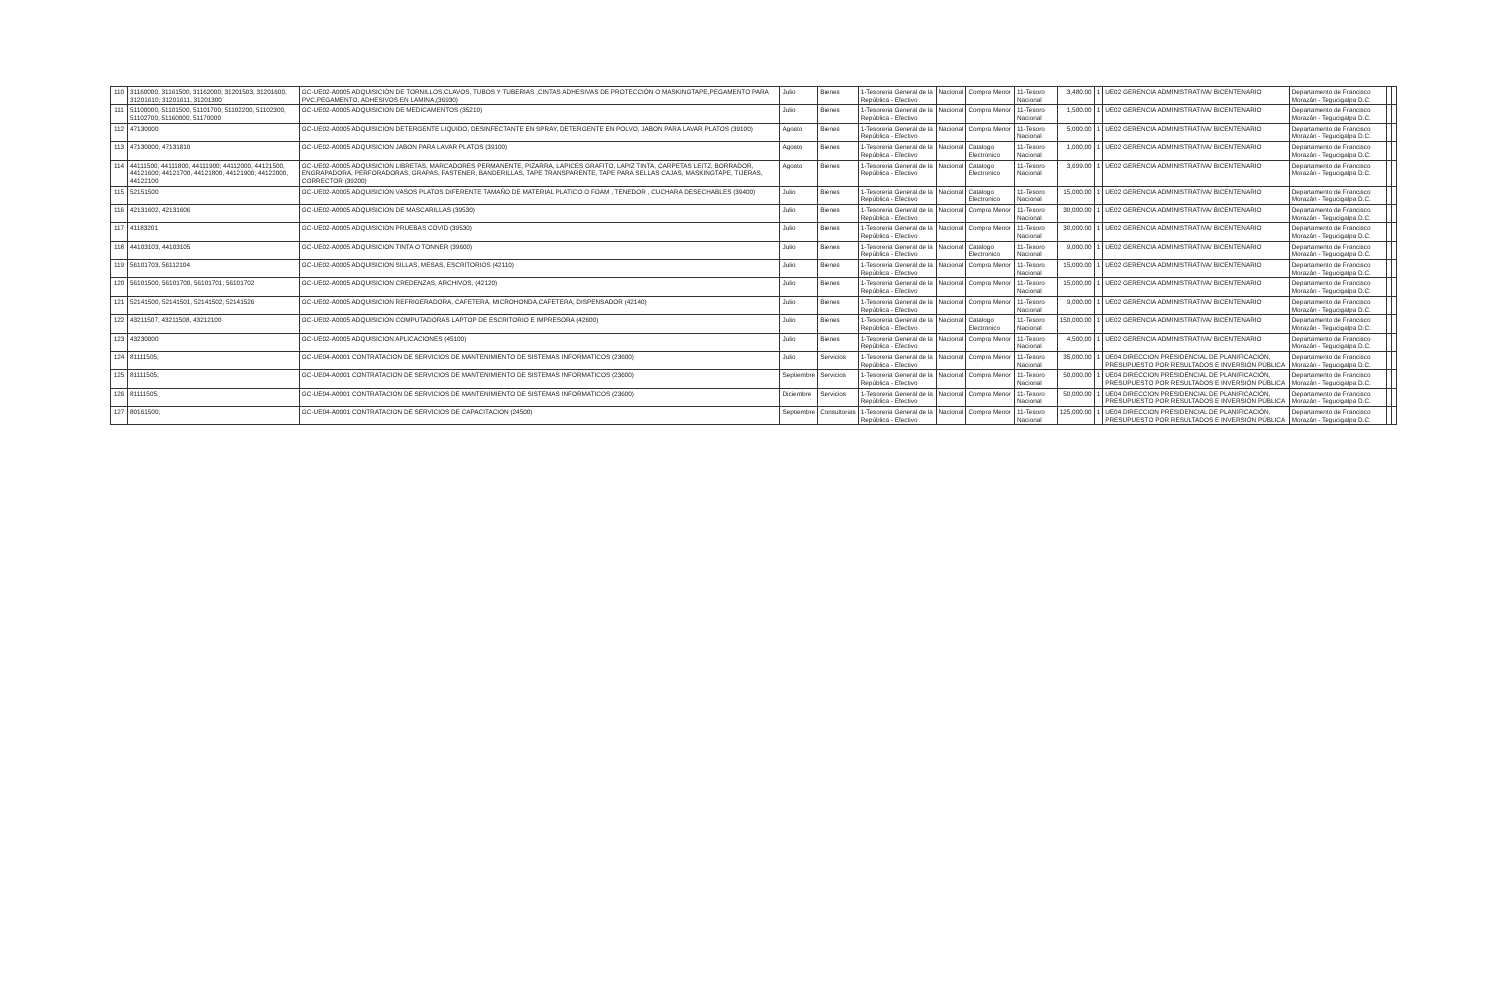| 110 | 31160000, 31161500, 31162000; 31201503, 31201600, 31201610; 31201611, 31201300 | GC-UE02-A0005 ADQUISICIÓN DE TORNILLOS,CLAVOS, TUBOS Y TUBERIAS ,CINTAS ADHESIVAS DE PROTECCIÓN O MASKINGTAPE,PEGAMENTO PARA PVC,PEGAMENTO, ADHESIVOS EN LAMINA,(36930) | Julio | Bienes | 1-Tesoreria General de la República - Efectivo | Nacional | Compra Menor | 11-Tesoro Nacional | 3,480.00 | 1 | UE02 GERENCIA ADMINISTRATIVA/ BICENTENARIO | Departamento de Francisco Morazán - Tegucigalpa D.C. | | |
| 111 | 51100000, 51101500, 51101700; 51102200, 51102300, 51102700; 51160000, 51170000 | GC-UE02-A0005 ADQUISICION DE MEDICAMENTOS (35210) | Julio | Bienes | 1-Tesoreria General de la República - Efectivo | Nacional | Compra Menor | 11-Tesoro Nacional | 1,500.00 | 1 | UE02 GERENCIA ADMINISTRATIVA/ BICENTENARIO | Departamento de Francisco Morazán - Tegucigalpa D.C. | | |
| 112 | 47130000 | GC-UE02-A0005 ADQUISICION DETERGENTE LIQUIDO, DESINFECTANTE EN SPRAY, DETERGENTE EN POLVO, JABON PARA LAVAR PLATOS (39100) | Agosto | Bienes | 1-Tesoreria General de la República - Efectivo | Nacional | Compra Menor | 11-Tesoro Nacional | 5,000.00 | 1 | UE02 GERENCIA ADMINISTRATIVA/ BICENTENARIO | Departamento de Francisco Morazán - Tegucigalpa D.C. | | |
| 113 | 47130000, 47131810 | GC-UE02-A0005 ADQUISICION JABON PARA LAVAR PLATOS (39100) | Agosto | Bienes | 1-Tesoreria General de la República - Efectivo | Nacional | Catalogo Electronico | 11-Tesoro Nacional | 1,000.00 | 1 | UE02 GERENCIA ADMINISTRATIVA/ BICENTENARIO | Departamento de Francisco Morazán - Tegucigalpa D.C. | | |
| 114 | 44111500, 44111800, 44111900; 44112000, 44121500, 44121600; 44121700, 44121800, 44121900; 44122000, 44122100 | GC-UE02-A0005 ADQUISICION LIBRETAS, MARCADORES PERMANENTE, PIZARRA, LAPICES GRAFITO, LAPIZ TINTA, CARPETAS LEITZ, BORRADOR, ENGRAPADORA, PERFORADORAS, GRAPAS, FASTENER, BANDERILLAS, TAPE TRANSPARENTE, TAPE PARA SELLAS CAJAS, MASKINGTAPE, TIJERAS, CORRECTOR (39200) | Agosto | Bienes | 1-Tesoreria General de la República - Efectivo | Nacional | Catalogo Electronico | 11-Tesoro Nacional | 3,699.00 | 1 | UE02 GERENCIA ADMINISTRATIVA/ BICENTENARIO | Departamento de Francisco Morazán - Tegucigalpa D.C. | | |
| 115 | 52151500 | GC-UE02-A0005 ADQUISICION VASOS PLATOS DIFERENTE TAMAÑO DE MATERIAL PLATICO O FOAM , TENEDOR , CUCHARA DESECHABLES (39400) | Julio | Bienes | 1-Tesoreria General de la República - Efectivo | Nacional | Catalogo Electronico | 11-Tesoro Nacional | 15,000.00 | 1 | UE02 GERENCIA ADMINISTRATIVA/ BICENTENARIO | Departamento de Francisco Morazán - Tegucigalpa D.C. | | |
| 116 | 42131602, 42131606 | GC-UE02-A0005 ADQUISICION DE MASCARILLAS (39530) | Julio | Bienes | 1-Tesoreria General de la República - Efectivo | Nacional | Compra Menor | 11-Tesoro Nacional | 30,000.00 | 1 | UE02 GERENCIA ADMINISTRATIVA/ BICENTENARIO | Departamento de Francisco Morazán - Tegucigalpa D.C. | | |
| 117 | 41183201 | GC-UE02-A0005 ADQUISICION PRUEBAS COVID (39530) | Julio | Bienes | 1-Tesoreria General de la República - Efectivo | Nacional | Compra Menor | 11-Tesoro Nacional | 30,000.00 | 1 | UE02 GERENCIA ADMINISTRATIVA/ BICENTENARIO | Departamento de Francisco Morazán - Tegucigalpa D.C. | | |
| 118 | 44103103, 44103105 | GC-UE02-A0005 ADQUISICION TINTA O TONNER (39600) | Julio | Bienes | 1-Tesoreria General de la República - Efectivo | Nacional | Catalogo Electronico | 11-Tesoro Nacional | 9,000.00 | 1 | UE02 GERENCIA ADMINISTRATIVA/ BICENTENARIO | Departamento de Francisco Morazán - Tegucigalpa D.C. | | |
| 119 | 56101703, 56112104 | GC-UE02-A0005 ADQUISICION SILLAS, MESAS, ESCRITORIOS (42110) | Julio | Bienes | 1-Tesoreria General de la República - Efectivo | Nacional | Compra Menor | 11-Tesoro Nacional | 15,000.00 | 1 | UE02 GERENCIA ADMINISTRATIVA/ BICENTENARIO | Departamento de Francisco Morazán - Tegucigalpa D.C. | | |
| 120 | 56101500, 56101700, 56101701; 56101702 | GC-UE02-A0005 ADQUISICION CREDENZAS, ARCHIVOS, (42120) | Julio | Bienes | 1-Tesoreria General de la República - Efectivo | Nacional | Compra Menor | 11-Tesoro Nacional | 15,000.00 | 1 | UE02 GERENCIA ADMINISTRATIVA/ BICENTENARIO | Departamento de Francisco Morazán - Tegucigalpa D.C. | | |
| 121 | 52141500, 52141501, 52141502; 52141526 | GC-UE02-A0005 ADQUISICION REFRIGERADORA, CAFETERA, MICROHONDA,CAFETERA, DISPENSADOR (42140) | Julio | Bienes | 1-Tesoreria General de la República - Efectivo | Nacional | Compra Menor | 11-Tesoro Nacional | 9,000.00 | 1 | UE02 GERENCIA ADMINISTRATIVA/ BICENTENARIO | Departamento de Francisco Morazán - Tegucigalpa D.C. | | |
| 122 | 43211507, 43211508, 43212100 | GC-UE02-A0005 ADQUISICION COMPUTADORAS LAPTOP DE ESCRITORIO E IMPRESORA (42600) | Julio | Bienes | 1-Tesoreria General de la República - Efectivo | Nacional | Catalogo Electronico | 11-Tesoro Nacional | 150,000.00 | 1 | UE02 GERENCIA ADMINISTRATIVA/ BICENTENARIO | Departamento de Francisco Morazán - Tegucigalpa D.C. | | |
| 123 | 43230000 | GC-UE02-A0005 ADQUISICION APLICACIONES (45100) | Julio | Bienes | 1-Tesoreria General de la República - Efectivo | Nacional | Compra Menor | 11-Tesoro Nacional | 4,500.00 | 1 | UE02 GERENCIA ADMINISTRATIVA/ BICENTENARIO | Departamento de Francisco Morazán - Tegucigalpa D.C. | | |
| 124 | 81111505; | GC-UE04-A0001 CONTRATACION DE SERVICIOS DE MANTENIMIENTO DE SISTEMAS INFORMATICOS (23600) | Julio | Servicios | 1-Tesoreria General de la República - Efectivo | Nacional | Compra Menor | 11-Tesoro Nacional | 35,000.00 | 1 | UE04 DIRECCION PRESIDENCIAL DE PLANIFICACIÓN, PRESUPUESTO POR RESULTADOS E INVERSIÓN PÚBLICA | Departamento de Francisco Morazán - Tegucigalpa D.C. | | |
| 125 | 81111505; | GC-UE04-A0001 CONTRATACION DE SERVICIOS DE MANTENIMIENTO DE SISTEMAS INFORMATICOS (23600) | Septiembre | Servicios | 1-Tesoreria General de la República - Efectivo | Nacional | Compra Menor | 11-Tesoro Nacional | 50,000.00 | 1 | UE04 DIRECCION PRESIDENCIAL DE PLANIFICACIÓN, PRESUPUESTO POR RESULTADOS E INVERSIÓN PÚBLICA | Departamento de Francisco Morazán - Tegucigalpa D.C. | | |
| 126 | 81111505; | GC-UE04-A0001 CONTRATACION DE SERVICIOS DE MANTENIMIENTO DE SISTEMAS INFORMATICOS (23600) | Diciembre | Servicios | 1-Tesoreria General de la República - Efectivo | Nacional | Compra Menor | 11-Tesoro Nacional | 50,000.00 | 1 | UE04 DIRECCION PRESIDENCIAL DE PLANIFICACIÓN, PRESUPUESTO POR RESULTADOS E INVERSIÓN PÚBLICA | Departamento de Francisco Morazán - Tegucigalpa D.C. | | |
| 127 | 80161500; | GC-UE04-A0001 CONTRATACION DE SERVICIOS DE CAPACITACION (24500) | Septiembre | Consultorias | 1-Tesoreria General de la República - Efectivo | Nacional | Compra Menor | 11-Tesoro Nacional | 125,000.00 | 1 | UE04 DIRECCION PRESIDENCIAL DE PLANIFICACIÓN, PRESUPUESTO POR RESULTADOS E INVERSIÓN PÚBLICA | Departamento de Francisco Morazán - Tegucigalpa D.C. | | |